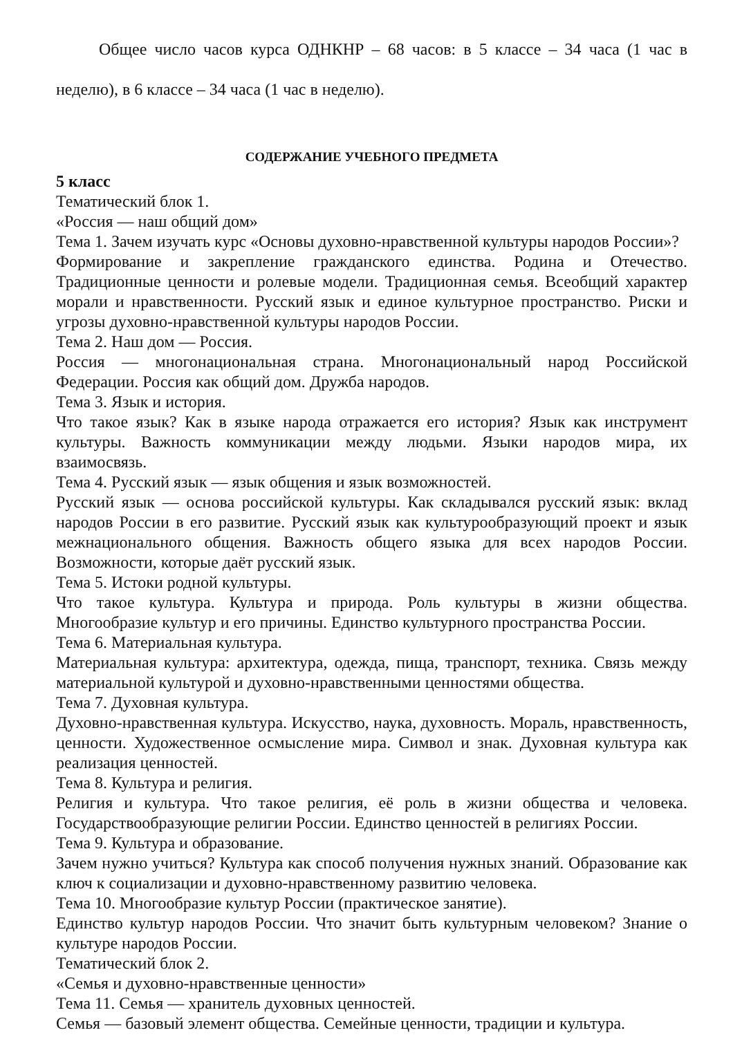Общее число часов курса ОДНКНР – 68 часов: в 5 классе – 34 часа (1 час в неделю), в 6 классе – 34 часа (1 час в неделю).
СОДЕРЖАНИЕ УЧЕБНОГО ПРЕДМЕТА
5 класс
Тематический блок 1.
«Россия — наш общий дом»
Тема 1. Зачем изучать курс «Основы духовно-нравственной культуры народов России»?
Формирование и закрепление гражданского единства. Родина и Отечество. Традиционные ценности и ролевые модели. Традиционная семья. Всеобщий характер морали и нравственности. Русский язык и единое культурное пространство. Риски и угрозы духовно-нравственной культуры народов России.
Тема 2. Наш дом — Россия.
Россия — многонациональная страна. Многонациональный народ Российской Федерации. Россия как общий дом. Дружба народов.
Тема 3. Язык и история.
Что такое язык? Как в языке народа отражается его история? Язык как инструмент культуры. Важность коммуникации между людьми. Языки народов мира, их взаимосвязь.
Тема 4. Русский язык — язык общения и язык возможностей.
Русский язык — основа российской культуры. Как складывался русский язык: вклад народов России в его развитие. Русский язык как культурообразующий проект и язык межнационального общения. Важность общего языка для всех народов России. Возможности, которые даёт русский язык.
Тема 5. Истоки родной культуры.
Что такое культура. Культура и природа. Роль культуры в жизни общества. Многообразие культур и его причины. Единство культурного пространства России.
Тема 6. Материальная культура.
Материальная культура: архитектура, одежда, пища, транспорт, техника. Связь между материальной культурой и духовно-нравственными ценностями общества.
Тема 7. Духовная культура.
Духовно-нравственная культура. Искусство, наука, духовность. Мораль, нравственность, ценности. Художественное осмысление мира. Символ и знак. Духовная культура как реализация ценностей.
Тема 8. Культура и религия.
Религия и культура. Что такое религия, её роль в жизни общества и человека. Государствообразующие религии России. Единство ценностей в религиях России.
Тема 9. Культура и образование.
Зачем нужно учиться? Культура как способ получения нужных знаний. Образование как ключ к социализации и духовно-нравственному развитию человека.
Тема 10. Многообразие культур России (практическое занятие).
Единство культур народов России. Что значит быть культурным человеком? Знание о культуре народов России.
Тематический блок 2.
«Семья и духовно-нравственные ценности»
Тема 11. Семья — хранитель духовных ценностей.
Семья — базовый элемент общества. Семейные ценности, традиции и культура.